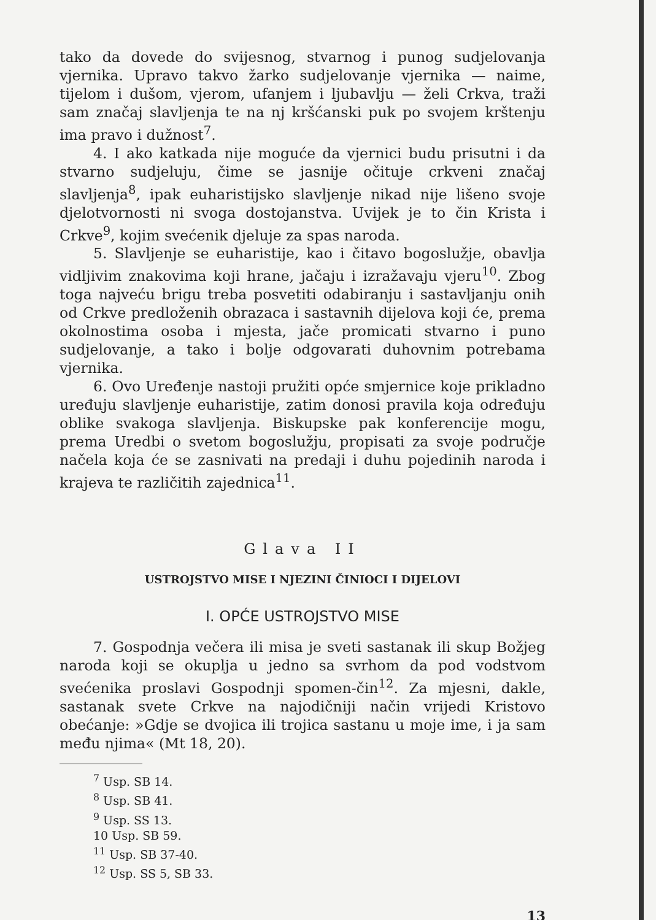tako da dovede do svijesnog, stvarnog i punog sudjelovanja vjernika. Upravo takvo žarko sudjelovanje vjernika — naime, tijelom i dušom, vjerom, ufanjem i ljubavlju — želi Crkva, traži sam značaj slavljenja te na nj kršćanski puk po svojem krštenju ima pravo i dužnost<sup>7</sup>.
4. I ako katkada nije moguće da vjernici budu prisutni i da stvarno sudjeluju, čime se jasnije očituje crkveni značaj slavljenja<sup>8</sup>, ipak euharistijsko slavljenje nikad nije lišeno svoje djelotvornosti ni svoga dostojanstva. Uvijek je to čin Krista i Crkve<sup>9</sup>, kojim svećenik djeluje za spas naroda.
5. Slavljenje se euharistije, kao i čitavo bogoslužje, obavlja vidljivim znakovima koji hrane, jačaju i izražavaju vjeru<sup>10</sup>. Zbog toga najveću brigu treba posvetiti odabiranju i sastavljanju onih od Crkve predloženih obrazaca i sastavnih dijelova koji će, prema okolnostima osoba i mjesta, jače promicati stvarno i puno sudjelovanje, a tako i bolje odgovarati duhovnim potrebama vjernika.
6. Ovo Uređenje nastoji pružiti opće smjernice koje prikladno uređuju slavljenje euharistije, zatim donosi pravila koja određuju oblike svakoga slavljenja. Biskupske pak konferencije mogu, prema Uredbi o svetom bogoslužju, propisati za svoje područje načela koja će se zasnivati na predaji i duhu pojedinih naroda i krajeva te različitih zajednica<sup>11</sup>.
Glava II
USTROJSTVO MISE I NJEZINI ČINIOCI I DIJELOVI
I. OPĆE USTROJSTVO MISE
7. Gospodnja večera ili misa je sveti sastanak ili skup Božjeg naroda koji se okuplja u jedno sa svrhom da pod vodstvom svećenika proslavi Gospodnji spomen-čin<sup>12</sup>. Za mjesni, dakle, sastanak svete Crkve na najodičniji način vrijedi Kristovo obećanje: »Gdje se dvojica ili trojica sastanu u moje ime, i ja sam među njima« (Mt 18, 20).
<sup>7</sup> Usp. SB 14.
<sup>8</sup> Usp. SB 41.
<sup>9</sup> Usp. SS 13.
10 Usp. SB 59.
<sup>11</sup> Usp. SB 37-40.
<sup>12</sup> Usp. SS 5, SB 33.
13